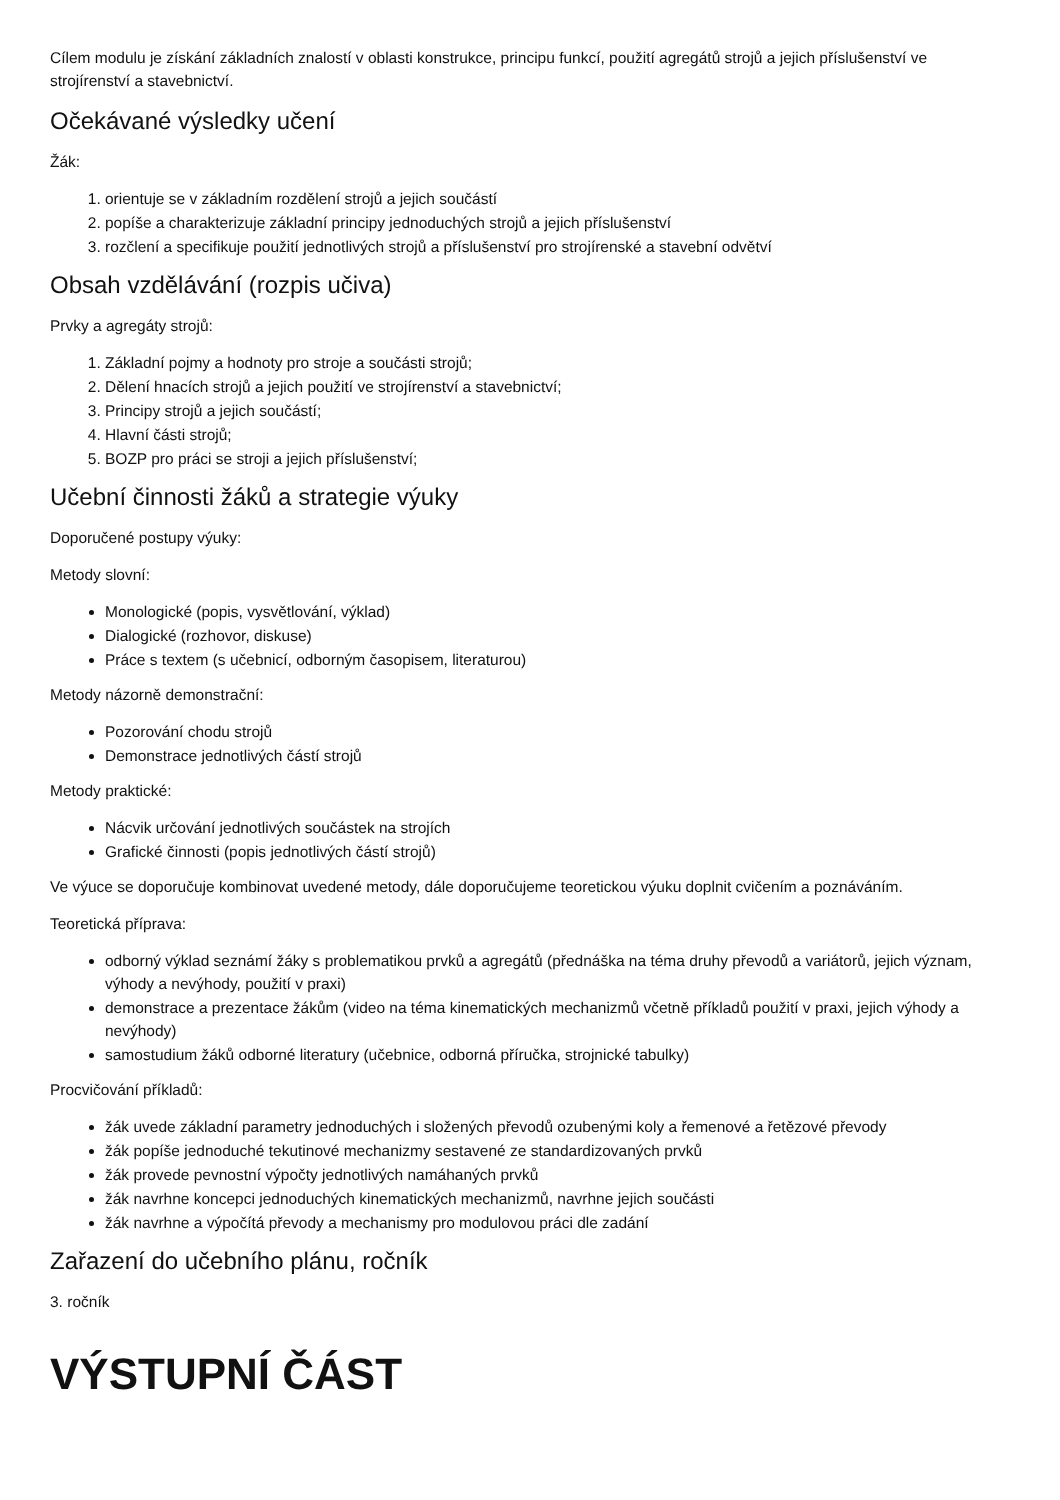Cílem modulu je získání základních znalostí v oblasti konstrukce, principu funkcí, použití agregátů strojů a jejich příslušenství ve strojírenství a stavebnictví.
Očekávané výsledky učení
Žák:
1. orientuje se v základním rozdělení strojů a jejich součástí
2. popíše a charakterizuje základní principy jednoduchých strojů a jejich příslušenství
3. rozčlení a specifikuje použití jednotlivých strojů a příslušenství pro strojírenské a stavební odvětví
Obsah vzdělávání (rozpis učiva)
Prvky a agregáty strojů:
1. Základní pojmy a hodnoty pro stroje a součásti strojů;
2. Dělení hnacích strojů a jejich použití ve strojírenství a stavebnictví;
3. Principy strojů a jejich součástí;
4. Hlavní části strojů;
5. BOZP pro práci se stroji a jejich příslušenství;
Učební činnosti žáků a strategie výuky
Doporučené postupy výuky:
Metody slovní:
Monologické (popis, vysvětlování, výklad)
Dialogické (rozhovor, diskuse)
Práce s textem (s učebnicí, odborným časopisem, literaturou)
Metody názorně demonstrační:
Pozorování chodu strojů
Demonstrace jednotlivých částí strojů
Metody praktické:
Nácvik určování jednotlivých součástek na strojích
Grafické činnosti (popis jednotlivých částí strojů)
Ve výuce se doporučuje kombinovat uvedené metody, dále doporučujeme teoretickou výuku doplnit cvičením a poznáváním.
Teoretická příprava:
odborný výklad seznámí žáky s problematikou prvků a agregátů (přednáška na téma druhy převodů a variátorů, jejich význam, výhody a nevýhody, použití v praxi)
demonstrace a prezentace žákům (video na téma kinematických mechanizmů včetně příkladů použití v praxi, jejich výhody a nevýhody)
samostudium žáků odborné literatury (učebnice, odborná příručka, strojnické tabulky)
Procvičování příkladů:
žák uvede základní parametry jednoduchých i složených převodů ozubenými koly a řemenové a řetězové převody
žák popíše jednoduché tekutinové mechanizmy sestavené ze standardizovaných prvků
žák provede pevnostní výpočty jednotlivých namáhaných prvků
žák navrhne koncepci jednoduchých kinematických mechanizmů, navrhne jejich součásti
žák navrhne a výpočítá převody a mechanismy pro modulovou práci dle zadání
Zařazení do učebního plánu, ročník
3. ročník
VÝSTUPNÍ ČÁST